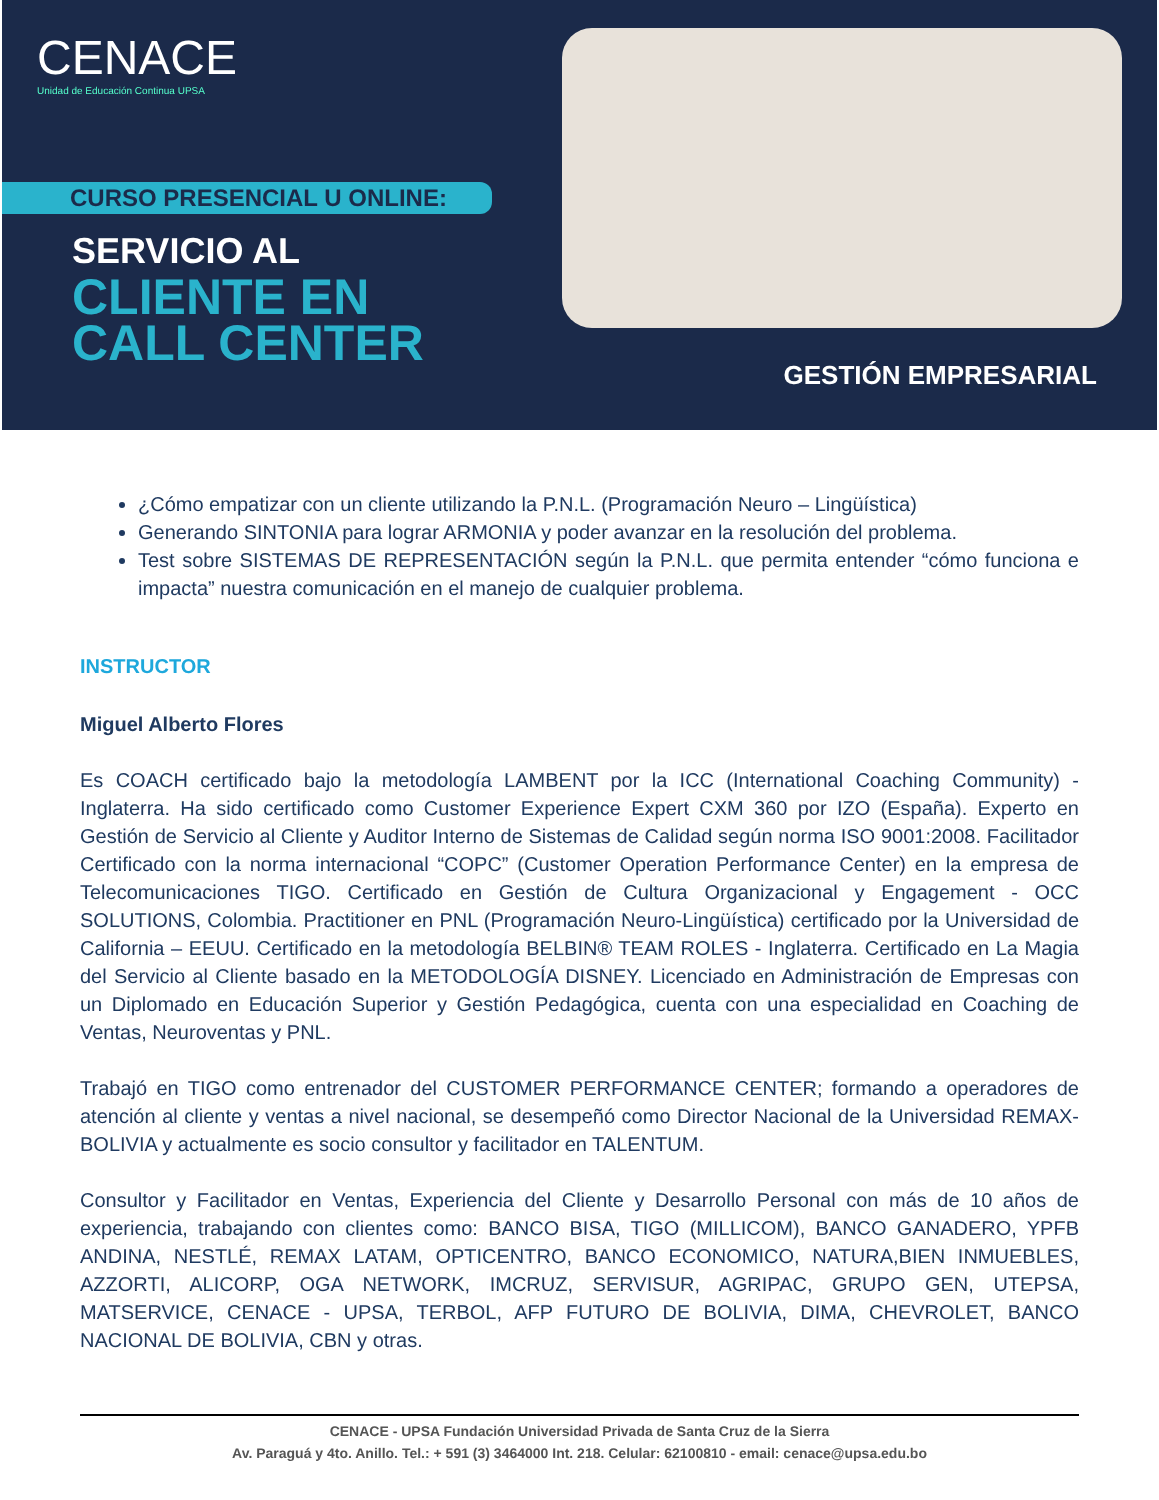CENACE
Unidad de Educación Continua UPSA
CURSO PRESENCIAL U ONLINE:
SERVICIO AL
CLIENTE EN
CALL CENTER
GESTIÓN EMPRESARIAL
¿Cómo empatizar con un cliente utilizando la P.N.L. (Programación Neuro – Lingüística)
Generando SINTONIA para lograr ARMONIA y poder avanzar en la resolución del problema.
Test sobre SISTEMAS DE REPRESENTACIÓN según la P.N.L. que permita entender “cómo funciona e impacta” nuestra comunicación en el manejo de cualquier problema.
INSTRUCTOR
Miguel Alberto Flores
Es COACH certificado bajo la metodología LAMBENT por la ICC (International Coaching Community) - Inglaterra. Ha sido certificado como Customer Experience Expert CXM 360 por IZO (España). Experto en Gestión de Servicio al Cliente y Auditor Interno de Sistemas de Calidad según norma ISO 9001:2008. Facilitador Certificado con la norma internacional “COPC” (Customer Operation Performance Center) en la empresa de Telecomunicaciones TIGO. Certificado en Gestión de Cultura Organizacional y Engagement - OCC SOLUTIONS, Colombia. Practitioner en PNL (Programación Neuro-Lingüística) certificado por la Universidad de California – EEUU. Certificado en la metodología BELBIN® TEAM ROLES - Inglaterra. Certificado en La Magia del Servicio al Cliente basado en la METODOLOGÍA DISNEY. Licenciado en Administración de Empresas con un Diplomado en Educación Superior y Gestión Pedagógica, cuenta con una especialidad en Coaching de Ventas, Neuroventas y PNL.
Trabajó en TIGO como entrenador del CUSTOMER PERFORMANCE CENTER; formando a operadores de atención al cliente y ventas a nivel nacional, se desempeñó como Director Nacional de la Universidad REMAX-BOLIVIA y actualmente es socio consultor y facilitador en TALENTUM.
Consultor y Facilitador en Ventas, Experiencia del Cliente y Desarrollo Personal con más de 10 años de experiencia, trabajando con clientes como: BANCO BISA, TIGO (MILLICOM), BANCO GANADERO, YPFB ANDINA, NESTLÉ, REMAX LATAM, OPTICENTRO, BANCO ECONOMICO, NATURA,BIEN INMUEBLES, AZZORTI, ALICORP, OGA NETWORK, IMCRUZ, SERVISUR, AGRIPAC, GRUPO GEN, UTEPSA, MATSERVICE, CENACE - UPSA, TERBOL, AFP FUTURO DE BOLIVIA, DIMA, CHEVROLET, BANCO NACIONAL DE BOLIVIA, CBN y otras.
CENACE - UPSA Fundación Universidad Privada de Santa Cruz de la Sierra
Av. Paraguá y 4to. Anillo. Tel.: + 591 (3) 3464000 Int. 218. Celular: 62100810 - email: cenace@upsa.edu.bo